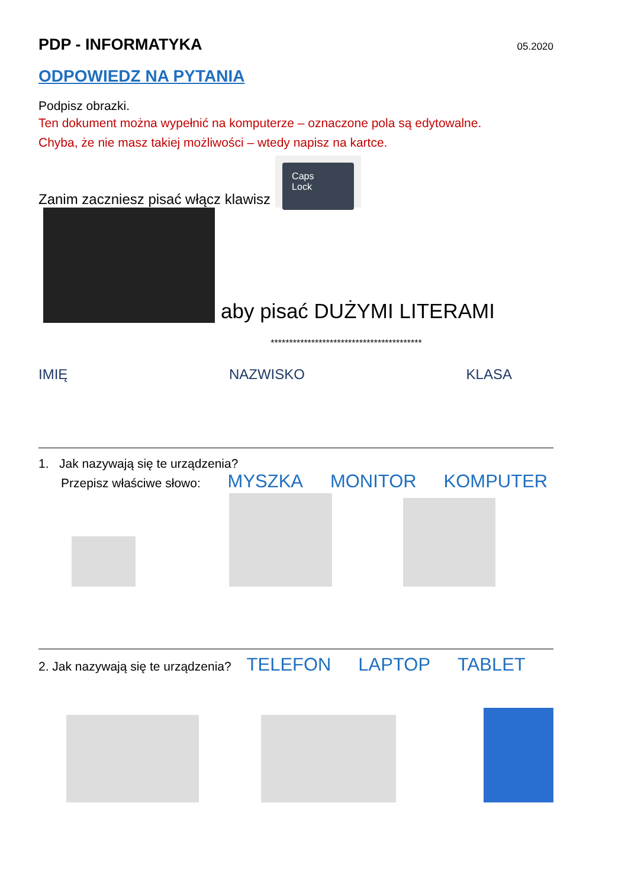PDP - INFORMATYKA
05.2020
ODPOWIEDZ NA PYTANIA
Podpisz obrazki.
Ten dokument można wypełnić na komputerze – oznaczone pola są edytowalne.
Chyba, że nie masz takiej możliwości – wtedy napisz na kartce.
Zanim zaczniesz pisać włącz klawisz Caps Lock
aby pisać DUŻYMI LITERAMI
*****************************************
IMIĘ NAZWISKO KLASA
1. Jak nazywają się te urządzenia?
Przepisz właściwe słowo: MYSZKA MONITOR KOMPUTER
2. Jak nazywają się te urządzenia? TELEFON LAPTOP TABLET